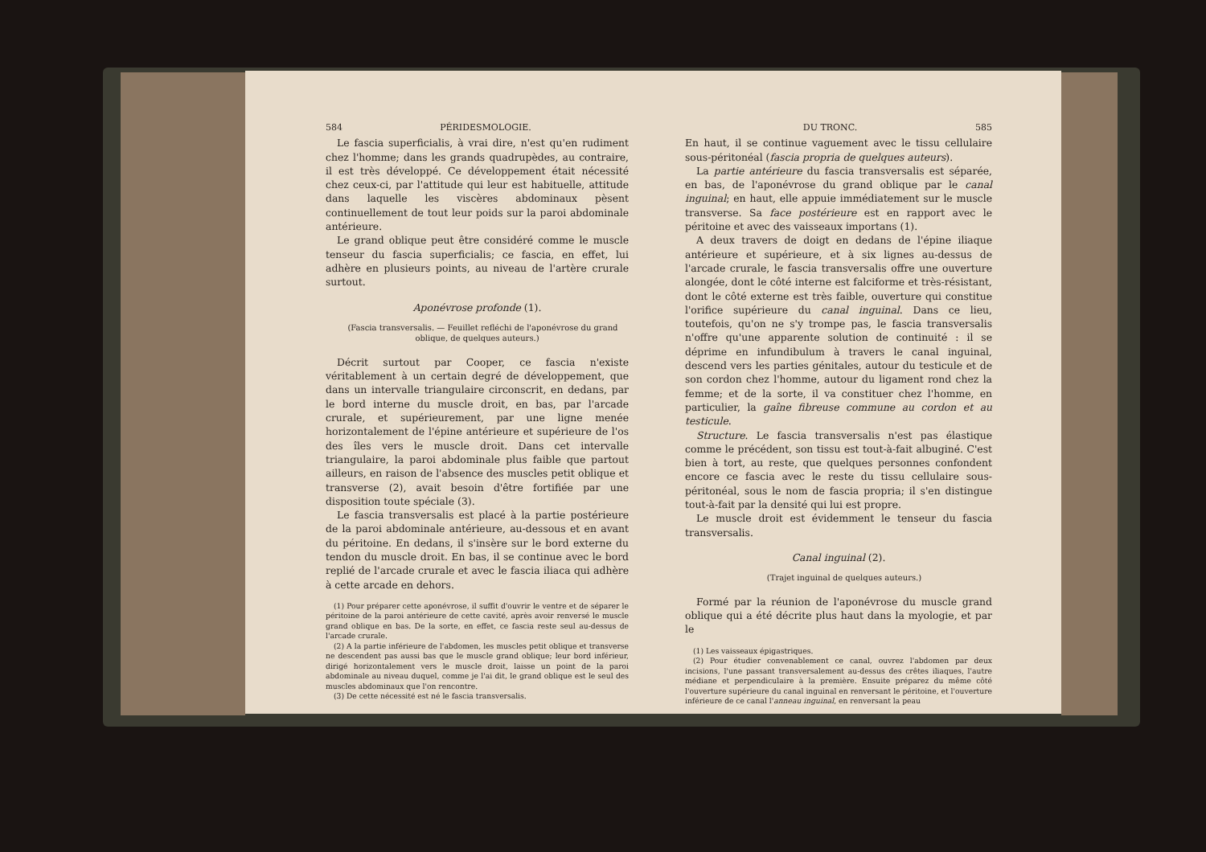584 PÉRIDESMOLOGIE.
Le fascia superficialis, à vrai dire, n'est qu'en rudiment chez l'homme; dans les grands quadrupèdes, au contraire, il est très développé. Ce développement était nécessité chez ceux-ci, par l'attitude qui leur est habituelle, attitude dans laquelle les viscères abdominaux pèsent continuellement de tout leur poids sur la paroi abdominale antérieure.
Le grand oblique peut être considéré comme le muscle tenseur du fascia superficialis; ce fascia, en effet, lui adhère en plusieurs points, au niveau de l'artère crurale surtout.
Aponévrose profonde (1).
(Fascia transversalis. — Feuillet refléchi de l'aponévrose du grand oblique, de quelques auteurs.)
Décrit surtout par Cooper, ce fascia n'existe véritablement à un certain degré de développement, que dans un intervalle triangulaire circonscrit, en dedans, par le bord interne du muscle droit, en bas, par l'arcade crurale, et supérieurement, par une ligne menée horizontalement de l'épine antérieure et supérieure de l'os des îles vers le muscle droit. Dans cet intervalle triangulaire, la paroi abdominale plus faible que partout ailleurs, en raison de l'absence des muscles petit oblique et transverse (2), avait besoin d'être fortifiée par une disposition toute spéciale (3).
Le fascia transversalis est placé à la partie postérieure de la paroi abdominale antérieure, au-dessous et en avant du péritoine. En dedans, il s'insère sur le bord externe du tendon du muscle droit. En bas, il se continue avec le bord replié de l'arcade crurale et avec le fascia iliaca qui adhère à cette arcade en dehors.
(1) Pour préparer cette aponévrose, il suffit d'ouvrir le ventre et de séparer le péritoine de la paroi antérieure de cette cavité, après avoir renversé le muscle grand oblique en bas. De la sorte, en effet, ce fascia reste seul au-dessus de l'arcade crurale.
(2) A la partie inférieure de l'abdomen, les muscles petit oblique et transverse ne descendent pas aussi bas que le muscle grand oblique; leur bord inférieur, dirigé horizontalement vers le muscle droit, laisse un point de la paroi abdominale au niveau duquel, comme je l'ai dit, le grand oblique est le seul des muscles abdominaux que l'on rencontre.
(3) De cette nécessité est né le fascia transversalis.
DU TRONC. 585
En haut, il se continue vaguement avec le tissu cellulaire sous-péritonéal (fascia propria de quelques auteurs).
La partie antérieure du fascia transversalis est séparée, en bas, de l'aponévrose du grand oblique par le canal inguinal; en haut, elle appuie immédiatement sur le muscle transverse. Sa face postérieure est en rapport avec le péritoine et avec des vaisseaux importans (1).
A deux travers de doigt en dedans de l'épine iliaque antérieure et supérieure, et à six lignes au-dessus de l'arcade crurale, le fascia transversalis offre une ouverture alongée, dont le côté interne est falciforme et très-résistant, dont le côté externe est très faible, ouverture qui constitue l'orifice supérieure du canal inguinal. Dans ce lieu, toutefois, qu'on ne s'y trompe pas, le fascia transversalis n'offre qu'une apparente solution de continuité : il se déprime en infundibulum à travers le canal inguinal, descend vers les parties génitales, autour du testicule et de son cordon chez l'homme, autour du ligament rond chez la femme; et de la sorte, il va constituer chez l'homme, en particulier, la gaîne fibreuse commune au cordon et au testicule.
Structure. Le fascia transversalis n'est pas élastique comme le précédent, son tissu est tout-à-fait albuginé. C'est bien à tort, au reste, que quelques personnes confondent encore ce fascia avec le reste du tissu cellulaire sous-péritonéal, sous le nom de fascia propria; il s'en distingue tout-à-fait par la densité qui lui est propre.
Le muscle droit est évidemment le tenseur du fascia transversalis.
Canal inguinal (2).
(Trajet inguinal de quelques auteurs.)
Formé par la réunion de l'aponévrose du muscle grand oblique qui a été décrite plus haut dans la myologie, et par le
(1) Les vaisseaux épigastriques.
(2) Pour étudier convenablement ce canal, ouvrez l'abdomen par deux incisions, l'une passant transversalement au-dessus des crêtes iliaques, l'autre médiane et perpendiculaire à la première. Ensuite préparez du même côté l'ouverture supérieure du canal inguinal en renversant le péritoine, et l'ouverture inférieure de ce canal l'anneau inguinal, en renversant la peau